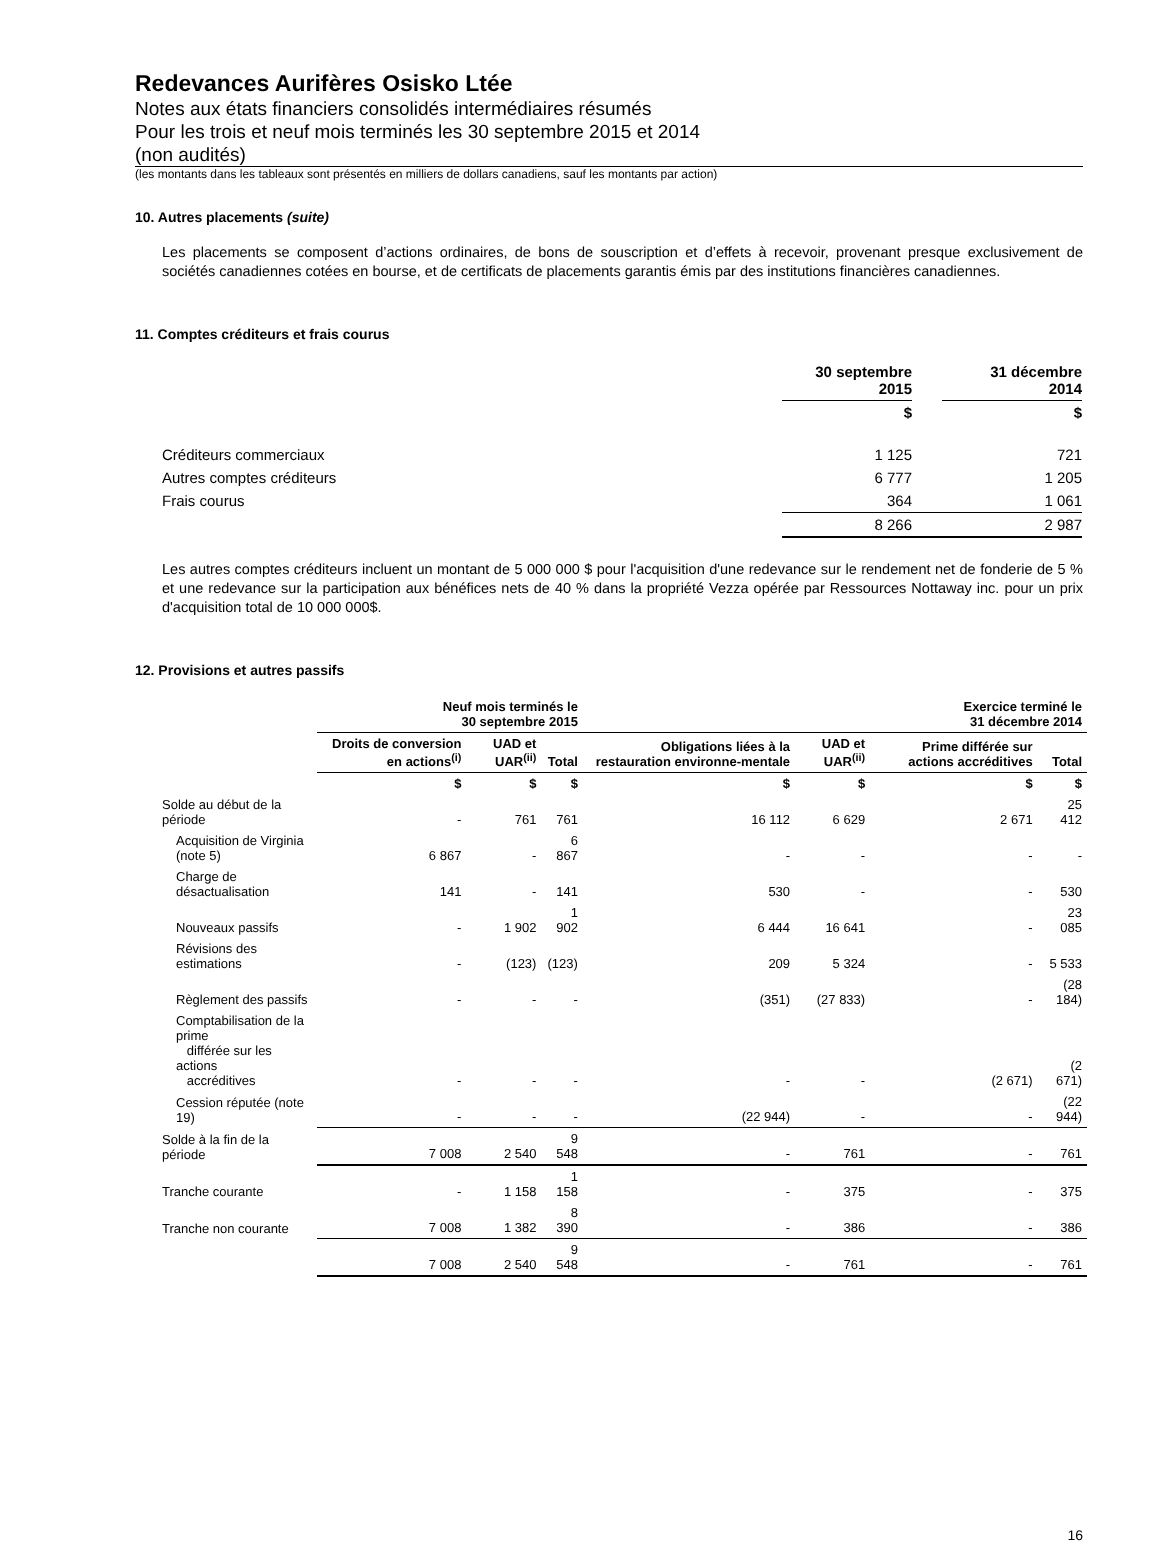Redevances Aurifères Osisko Ltée
Notes aux états financiers consolidés intermédiaires résumés
Pour les trois et neuf mois terminés les 30 septembre 2015 et 2014
(non audités)
(les montants dans les tableaux sont présentés en milliers de dollars canadiens, sauf les montants par action)
10. Autres placements (suite)
Les placements se composent d’actions ordinaires, de bons de souscription et d’effets à recevoir, provenant presque exclusivement de sociétés canadiennes cotées en bourse, et de certificats de placements garantis émis par des institutions financières canadiennes.
11. Comptes créditeurs et frais courus
| | 30 septembre 2015 | | 31 décembre 2014 |
| | $ | | $ |
| Créditeurs commerciaux | 1 125 | | 721 |
| Autres comptes créditeurs | 6 777 | | 1 205 |
| Frais courus | 364 | | 1 061 |
| | 8 266 | | 2 987 |
Les autres comptes créditeurs incluent un montant de 5 000 000 $ pour l'acquisition d'une redevance sur le rendement net de fonderie de 5 % et une redevance sur la participation aux bénéfices nets de 40 % dans la propriété Vezza opérée par Ressources Nottaway inc. pour un prix d'acquisition total de 10 000 000$.
12. Provisions et autres passifs
| | Neuf mois terminés le 30 septembre 2015 | | | Exercice terminé le 31 décembre 2014 | | | |
| --- | --- | --- | --- | --- | --- | --- | --- |
| | Droits de conversion en actions<sup>(i)</sup> | UAD et UAR<sup>(ii)</sup> | Total | Obligations liées à la restauration environne-mentale | UAD et UAR<sup>(ii)</sup> | Prime différée sur actions accréditives | Total |
| | $ | $ | $ | $ | $ | $ | $ |
| Solde au début de la période | - | 761 | 761 | 16 112 | 6 629 | 2 671 | 25 412 |
| Acquisition de Virginia (note 5) | 6 867 | - | 6 867 | - | - | - | - |
| Charge de désactualisation | 141 | - | 141 | 530 | - | - | 530 |
| Nouveaux passifs | - | 1 902 | 1 902 | 6 444 | 16 641 | - | 23 085 |
| Révisions des estimations | - | (123) | (123) | 209 | 5 324 | - | 5 533 |
| Règlement des passifs | - | - | - | (351) | (27 833) | - | (28 184) |
| Comptabilisation de la prime différée sur les actions accréditives | - | - | - | - | - | (2 671) | (2 671) |
| Cession réputée (note 19) | - | - | - | (22 944) | - | - | (22 944) |
| Solde à la fin de la période | 7 008 | 2 540 | 9 548 | - | 761 | - | 761 |
| Tranche courante | - | 1 158 | 1 158 | - | 375 | - | 375 |
| Tranche non courante | 7 008 | 1 382 | 8 390 | - | 386 | - | 386 |
| | 7 008 | 2 540 | 9 548 | - | 761 | - | 761 |
16